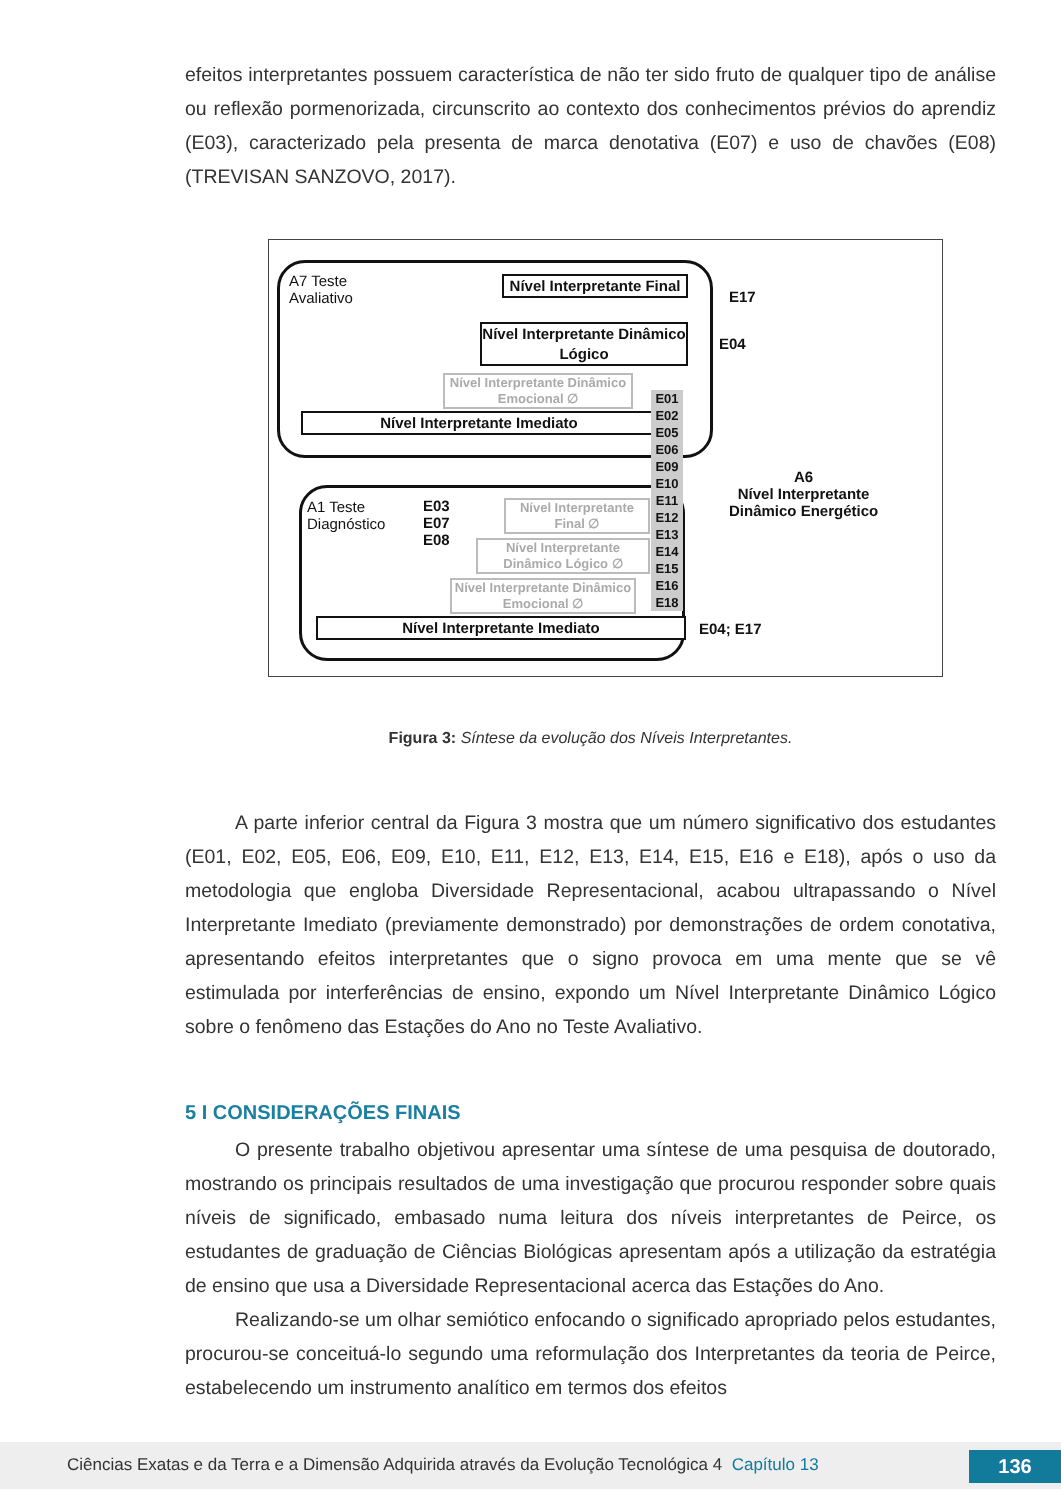efeitos interpretantes possuem característica de não ter sido fruto de qualquer tipo de análise ou reflexão pormenorizada, circunscrito ao contexto dos conhecimentos prévios do aprendiz (E03), caracterizado pela presenta de marca denotativa (E07) e uso de chavões (E08) (TREVISAN SANZOVO, 2017).
A7 Teste
Avaliativo
Nível Interpretante Final
Nível Interpretante Dinâmico Lógico
Nível Interpretante Dinâmico Emocional ∅
Nível Interpretante Imediato
A1 Teste
Diagnóstico
E03
E07
E08
Nível Interpretante Final ∅
Nível Interpretante Dinâmico Lógico ∅
Nível Interpretante Dinâmico Emocional ∅
Nível Interpretante Imediato
E01 E02 E05 E06 E09 E10 E11 E12 E13 E14 E15 E16 E18
E17
E04
A6
Nível Interpretante
Dinâmico Energético
E04; E17
Figura 3: Síntese da evolução dos Níveis Interpretantes.
A parte inferior central da Figura 3 mostra que um número significativo dos estudantes (E01, E02, E05, E06, E09, E10, E11, E12, E13, E14, E15, E16 e E18), após o uso da metodologia que engloba Diversidade Representacional, acabou ultrapassando o Nível Interpretante Imediato (previamente demonstrado) por demonstrações de ordem conotativa, apresentando efeitos interpretantes que o signo provoca em uma mente que se vê estimulada por interferências de ensino, expondo um Nível Interpretante Dinâmico Lógico sobre o fenômeno das Estações do Ano no Teste Avaliativo.
5 I CONSIDERAÇÕES FINAIS
O presente trabalho objetivou apresentar uma síntese de uma pesquisa de doutorado, mostrando os principais resultados de uma investigação que procurou responder sobre quais níveis de significado, embasado numa leitura dos níveis interpretantes de Peirce, os estudantes de graduação de Ciências Biológicas apresentam após a utilização da estratégia de ensino que usa a Diversidade Representacional acerca das Estações do Ano.
Realizando-se um olhar semiótico enfocando o significado apropriado pelos estudantes, procurou-se conceituá-lo segundo uma reformulação dos Interpretantes da teoria de Peirce, estabelecendo um instrumento analítico em termos dos efeitos
Ciências Exatas e da Terra e a Dimensão Adquirida através da Evolução Tecnológica 4 Capítulo 13
136